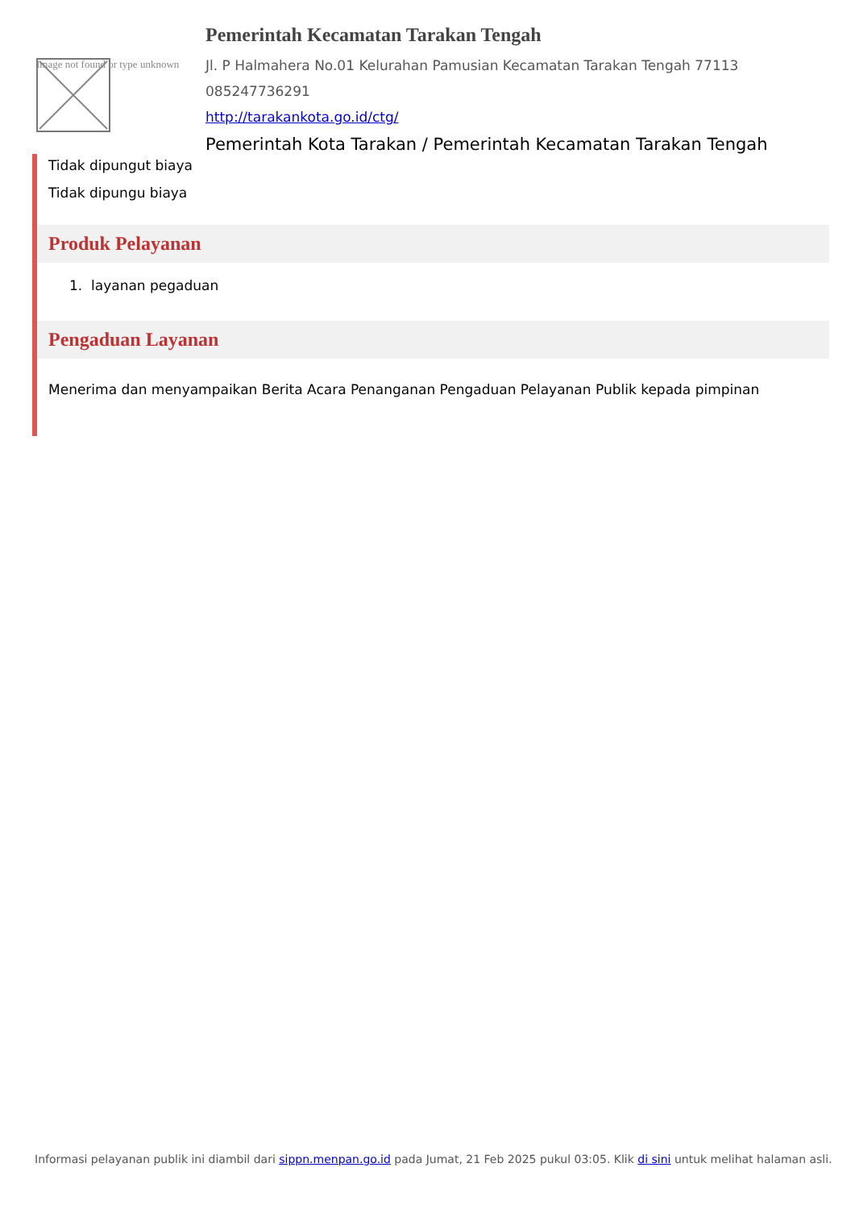Image not found or type unknown
Pemerintah Kecamatan Tarakan Tengah
Jl. P Halmahera No.01 Kelurahan Pamusian Kecamatan Tarakan Tengah 77113
085247736291
http://tarakankota.go.id/ctg/
Pemerintah Kota Tarakan / Pemerintah Kecamatan Tarakan Tengah
Tidak dipungut biaya
Tidak dipungu biaya
Produk Pelayanan
1. layanan pegaduan
Pengaduan Layanan
Menerima dan menyampaikan Berita Acara Penanganan Pengaduan Pelayanan Publik kepada pimpinan
Informasi pelayanan publik ini diambil dari sippn.menpan.go.id pada Jumat, 21 Feb 2025 pukul 03:05. Klik di sini untuk melihat halaman asli.